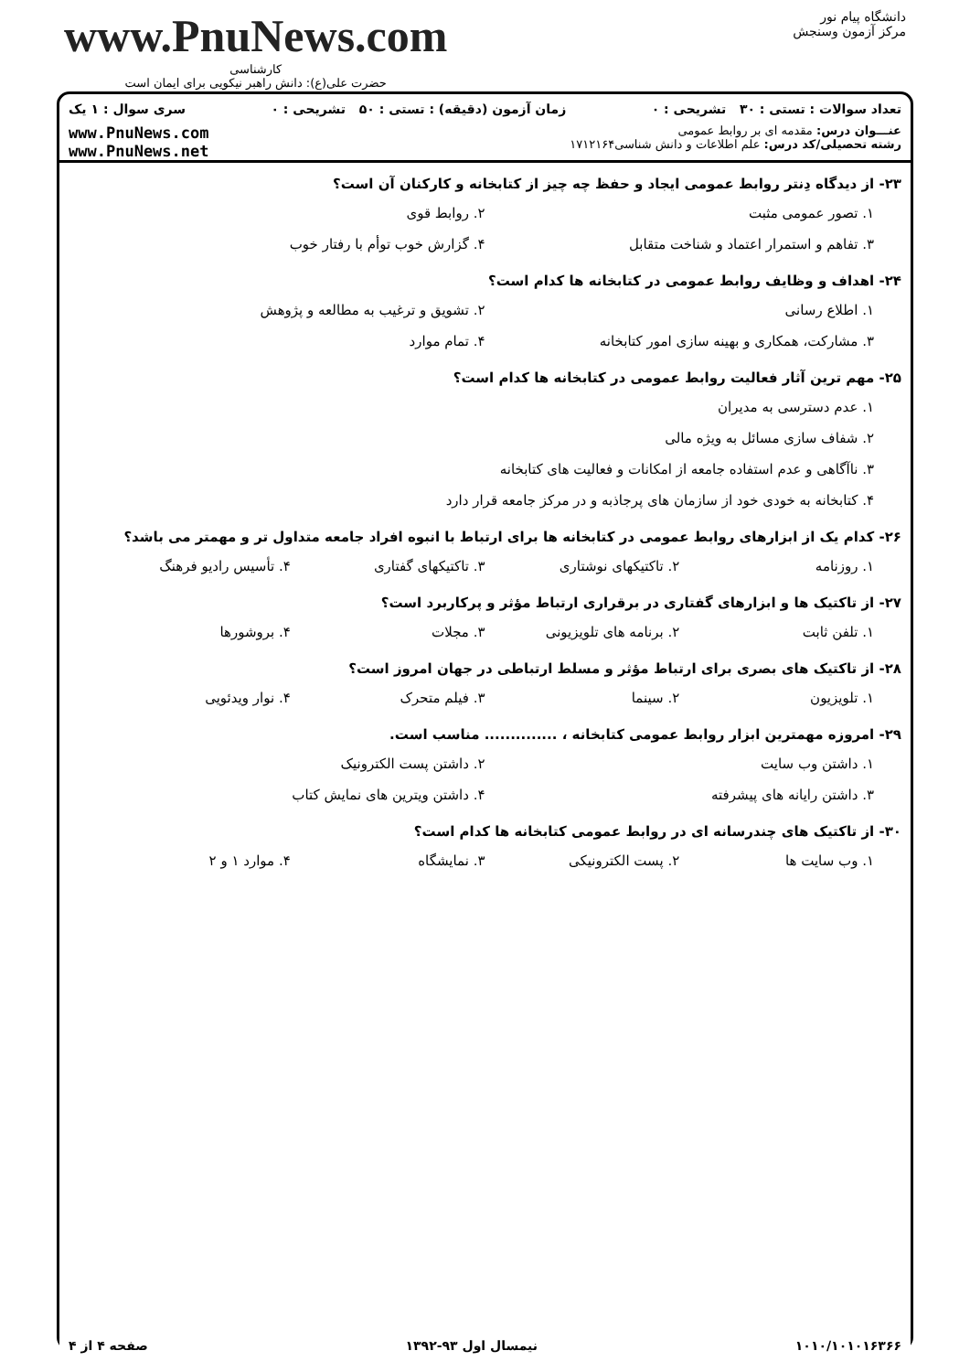www.PnuNews.com
کارشناسی
حضرت علی(ع): دانش راهبر نیکویی برای ایمان است
دانشگاه پیام نور
مرکز آزمون وسنجش
تعداد سوالات : تستی : ۳۰ تشریحی : ۰ زمان آزمون (دقیقه) : تستی : ۵۰ تشریحی : ۰ سری سوال : ۱ یک
عنـــوان درس: مقدمه ای بر روابط عمومی
رشته تحصیلی/کد درس: علم اطلاعات و دانش شناسی۱۷۱۲۱۶۴
www.PnuNews.com
www.PnuNews.net
۲۳- از دیدگاه دِنتر روابط عمومی ایجاد و حفظ چه چیز از کتابخانه و کارکنان آن است؟
۱. تصور عمومی مثبت ۲. روابط قوی
۳. تفاهم و استمرار اعتماد و شناخت متقابل ۴. گزارش خوب توأم با رفتار خوب
۲۴- اهداف و وظایف روابط عمومی در کتابخانه ها کدام است؟
۱. اطلاع رسانی ۲. تشویق و ترغیب به مطالعه و پژوهش
۳. مشارکت، همکاری و بهینه سازی امور کتابخانه ۴. تمام موارد
۲۵- مهم ترین آثار فعالیت روابط عمومی در کتابخانه ها کدام است؟
۱. عدم دسترسی به مدیران
۲. شفاف سازی مسائل به ویژه مالی
۳. ناآگاهی و عدم استفاده جامعه از امکانات و فعالیت های کتابخانه
۴. کتابخانه به خودی خود از سازمان های پرجاذبه و در مرکز جامعه قرار دارد
۲۶- کدام یک از ابزارهای روابط عمومی در کتابخانه ها برای ارتباط با انبوه افراد جامعه متداول تر و مهمتر می باشد؟
۱. روزنامه ۲. تاکتیکهای نوشتاری ۳. تاکتیکهای گفتاری ۴. تأسیس رادیو فرهنگ
۲۷- از تاکتیک ها و ابزارهای گفتاری در برقراری ارتباط مؤثر و پرکاربرد است؟
۱. تلفن ثابت ۲. برنامه های تلویزیونی ۳. مجلات ۴. بروشورها
۲۸- از تاکتیک های بصری برای ارتباط مؤثر و مسلط ارتباطی در جهان امروز است؟
۱. تلویزیون ۲. سینما ۳. فیلم متحرک ۴. نوار ویدئویی
۲۹- امروزه مهمترین ابزار روابط عمومی کتابخانه ، .............. مناسب است.
۱. داشتن وب سایت ۲. داشتن پست الکترونیک
۳. داشتن رایانه های پیشرفته ۴. داشتن ویترین های نمایش کتاب
۳۰- از تاکتیک های چندرسانه ای در روابط عمومی کتابخانه ها کدام است؟
۱. وب سایت ها ۲. پست الکترونیکی ۳. نمایشگاه ۴. موارد ۱ و ۲
۱۰۱۰/۱۰۱۰۱۶۳۶۶ نیمسال اول ۹۳-۱۳۹۲ صفحه ۴ از ۴